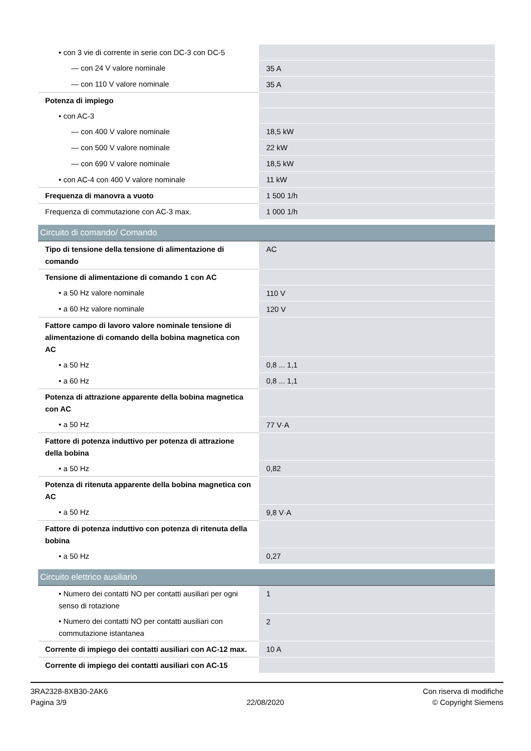| • con 3 vie di corrente in serie con DC-3 con DC-5 | |
| — con 24 V valore nominale | 35 A |
| — con 110 V valore nominale | 35 A |
| Potenza di impiego | |
| • con AC-3 | |
| — con 400 V valore nominale | 18,5 kW |
| — con 500 V valore nominale | 22 kW |
| — con 690 V valore nominale | 18,5 kW |
| • con AC-4 con 400 V valore nominale | 11 kW |
| Frequenza di manovra a vuoto | 1 500 1/h |
| Frequenza di commutazione con AC-3 max. | 1 000 1/h |
| Circuito di comando/ Comando | |
| Tipo di tensione della tensione di alimentazione di comando | AC |
| Tensione di alimentazione di comando 1 con AC | |
| • a 50 Hz valore nominale | 110 V |
| • a 60 Hz valore nominale | 120 V |
| Fattore campo di lavoro valore nominale tensione di alimentazione di comando della bobina magnetica con AC | |
| • a 50 Hz | 0,8 ... 1,1 |
| • a 60 Hz | 0,8 ... 1,1 |
| Potenza di attrazione apparente della bobina magnetica con AC | |
| • a 50 Hz | 77 V·A |
| Fattore di potenza induttivo per potenza di attrazione della bobina | |
| • a 50 Hz | 0,82 |
| Potenza di ritenuta apparente della bobina magnetica con AC | |
| • a 50 Hz | 9,8 V·A |
| Fattore di potenza induttivo con potenza di ritenuta della bobina | |
| • a 50 Hz | 0,27 |
| Circuito elettrico ausiliario | |
| • Numero dei contatti NO per contatti ausiliari per ogni senso di rotazione | 1 |
| • Numero dei contatti NO per contatti ausiliari con commutazione istantanea | 2 |
| Corrente di impiego dei contatti ausiliari con AC-12 max. | 10 A |
| Corrente di impiego dei contatti ausiliari con AC-15 | |
3RA2328-8XB30-2AK6
Pagina 3/9
22/08/2020
Con riserva di modifiche
© Copyright Siemens